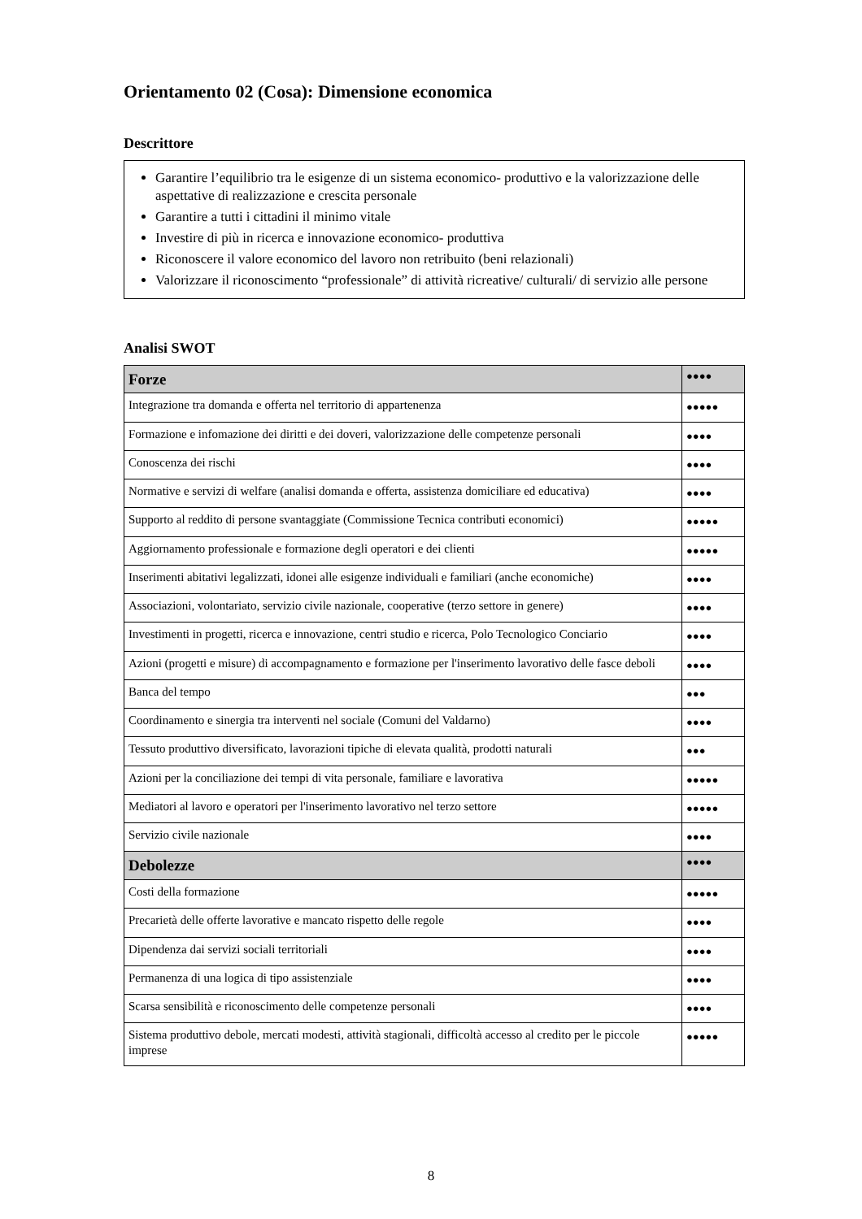Orientamento 02 (Cosa): Dimensione economica
Descrittore
Garantire l’equilibrio tra le esigenze di un sistema economico- produttivo e la valorizzazione delle aspettative di realizzazione e crescita personale
Garantire a tutti i cittadini il minimo vitale
Investire di più in ricerca e innovazione economico- produttiva
Riconoscere il valore economico del lavoro non retribuito (beni relazionali)
Valorizzare il riconoscimento “professionale” di attività ricreative/ culturali/ di servizio alle persone
Analisi SWOT
| Forze | ●●●● |
| Integrazione tra domanda e offerta nel territorio di appartenenza | ●●●●● |
| Formazione e infomazione dei diritti e dei doveri, valorizzazione delle competenze personali | ●●●● |
| Conoscenza dei rischi | ●●●● |
| Normative e servizi di welfare (analisi domanda e offerta, assistenza domiciliare ed educativa) | ●●●● |
| Supporto al reddito di persone svantaggiate (Commissione Tecnica contributi economici) | ●●●●● |
| Aggiornamento professionale e formazione degli operatori e dei clienti | ●●●●● |
| Inserimenti abitativi legalizzati, idonei alle esigenze individuali e familiari (anche economiche) | ●●●● |
| Associazioni, volontariato, servizio civile nazionale, cooperative (terzo settore in genere) | ●●●● |
| Investimenti in progetti, ricerca e innovazione, centri studio e ricerca, Polo Tecnologico Conciario | ●●●● |
| Azioni (progetti e misure) di accompagnamento e formazione per l'inserimento lavorativo delle fasce deboli | ●●●● |
| Banca del tempo | ●●● |
| Coordinamento e sinergia tra interventi nel sociale (Comuni del Valdarno) | ●●●● |
| Tessuto produttivo diversificato, lavorazioni tipiche di elevata qualità, prodotti naturali | ●●● |
| Azioni per la conciliazione dei tempi di vita personale, familiare e lavorativa | ●●●●● |
| Mediatori al lavoro e operatori per l'inserimento lavorativo nel terzo settore | ●●●●● |
| Servizio civile nazionale | ●●●● |
| Debolezze | ●●●● |
| Costi della formazione | ●●●●● |
| Precarietà delle offerte lavorative e mancato rispetto delle regole | ●●●● |
| Dipendenza dai servizi sociali territoriali | ●●●● |
| Permanenza di una logica di tipo assistenziale | ●●●● |
| Scarsa sensibilità e riconoscimento delle competenze personali | ●●●● |
| Sistema produttivo debole, mercati modesti, attività stagionali, difficoltà accesso al credito per le piccole imprese | ●●●●● |
8